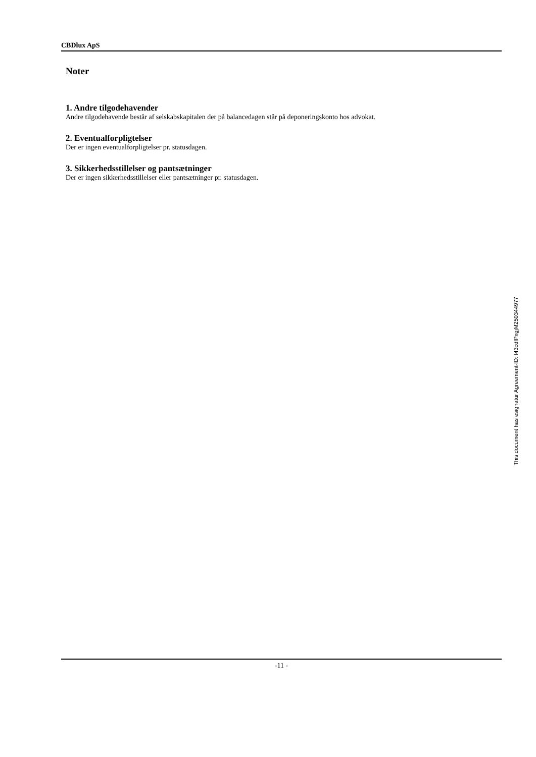CBDlux ApS
Noter
1. Andre tilgodehavender
Andre tilgodehavende består af selskabskapitalen der på balancedagen står på deponeringskonto hos advokat.
2. Eventualforpligtelser
Der er ingen eventualforpligtelser pr. statusdagen.
3. Sikkerhedsstillelser og pantsætninger
Der er ingen sikkerhedsstillelser eller pantsætninger pr. statusdagen.
-11 -
This document has esignatur Agreement-ID: f43cdfPxgjM250344977